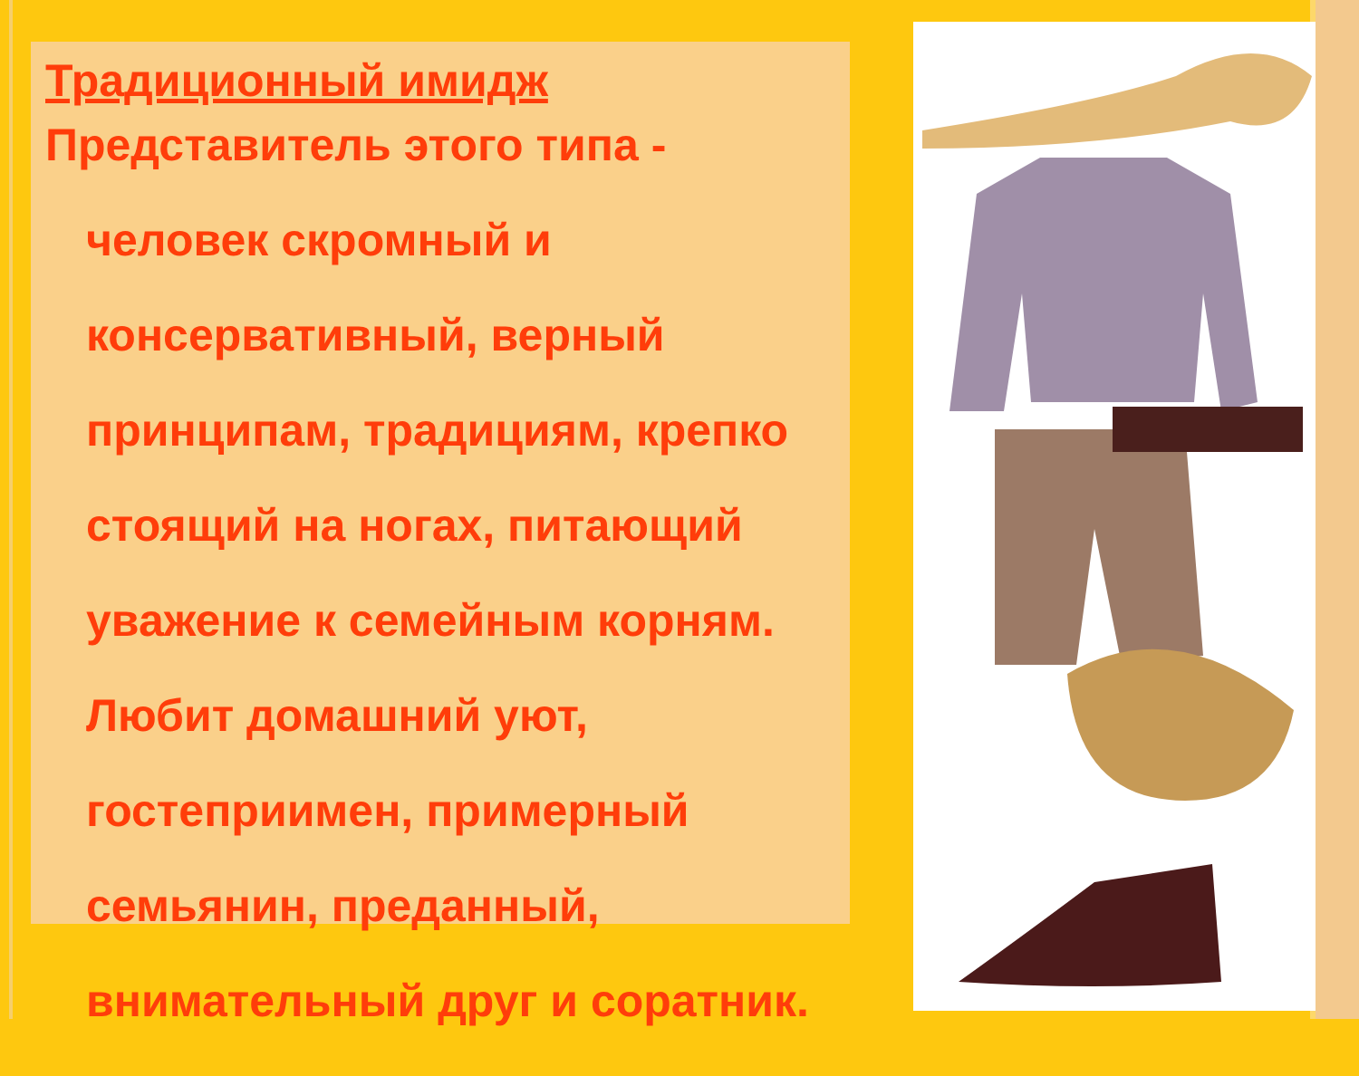Традиционный имидж
Представитель этого типа - человек скромный и консервативный, верный принципам, традициям, крепко стоящий на ногах, питающий уважение к семейным корням. Любит домашний уют, гостеприимен, примерный семьянин, преданный, внимательный друг и соратник.